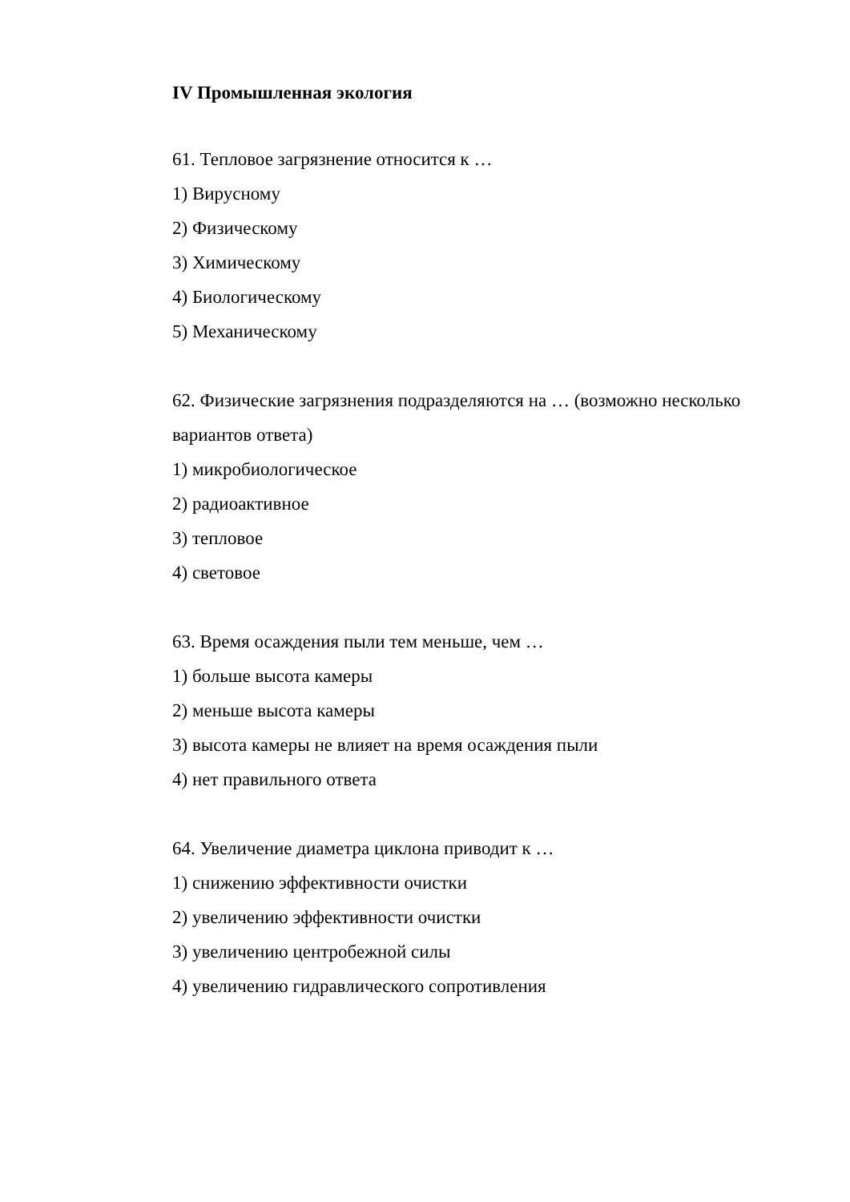IV Промышленная экология
61. Тепловое загрязнение относится к …
1) Вирусному
2) Физическому
3) Химическому
4) Биологическому
5) Механическому
62. Физические загрязнения подразделяются на … (возможно несколько вариантов ответа)
1) микробиологическое
2) радиоактивное
3) тепловое
4) световое
63. Время осаждения пыли тем меньше, чем …
1) больше высота камеры
2) меньше высота камеры
3) высота камеры не влияет на время осаждения пыли
4) нет правильного ответа
64. Увеличение диаметра циклона приводит к …
1) снижению эффективности очистки
2) увеличению эффективности очистки
3) увеличению центробежной силы
4) увеличению гидравлического сопротивления